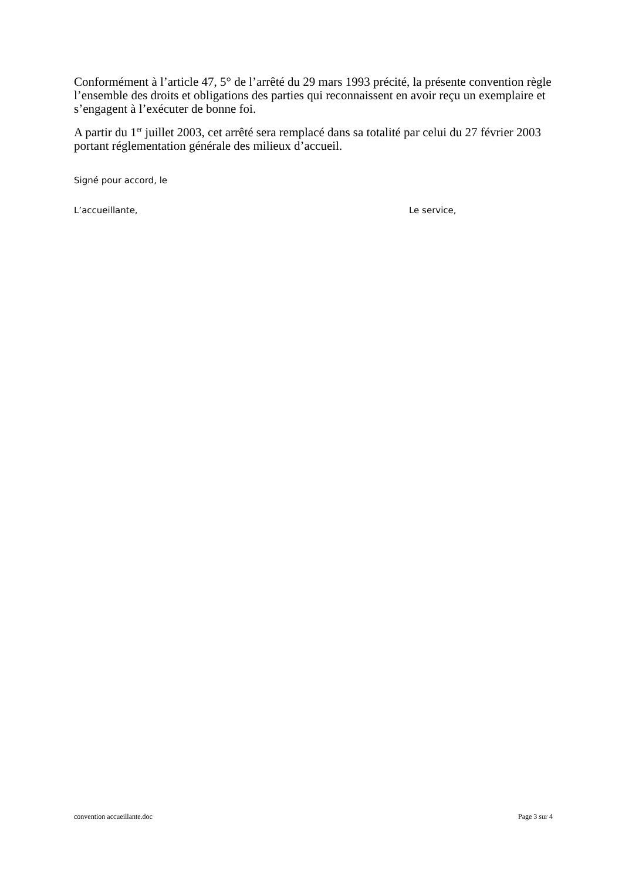Conformément à l’article 47, 5° de l’arrêté du 29 mars 1993 précité, la présente convention règle l’ensemble des droits et obligations des parties qui reconnaissent en avoir reçu un exemplaire et s’engagent à l’exécuter de bonne foi.
A partir du 1<sup>er</sup> juillet 2003, cet arrêté sera remplacé dans sa totalité par celui du 27 février 2003 portant réglementation générale des milieux d’accueil.
Signé pour accord, le
L’accueillante, Le service,
convention accueillante.doc Page 3 sur 4